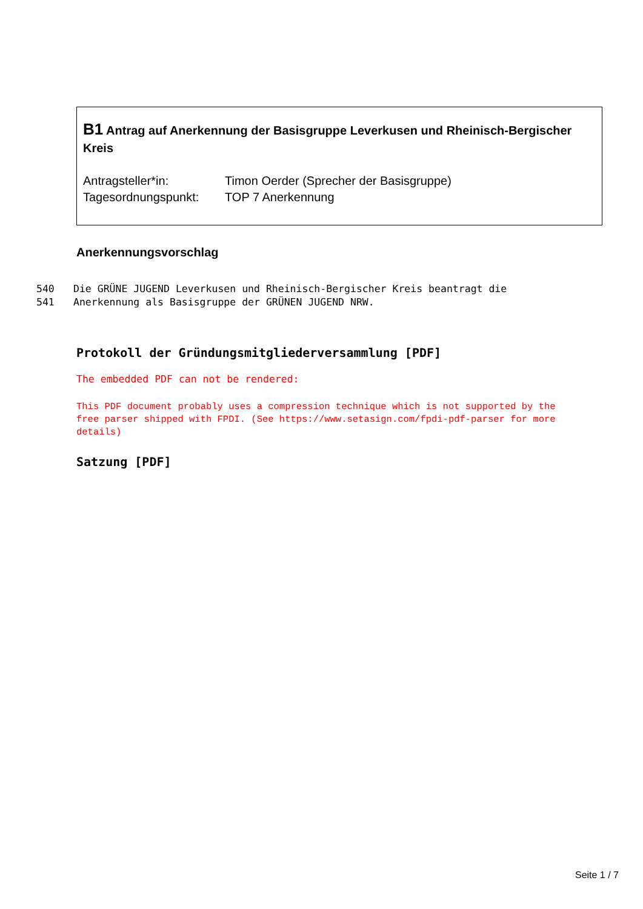B1 Antrag auf Anerkennung der Basisgruppe Leverkusen und Rheinisch-Bergischer Kreis
Antragsteller*in: Timon Oerder (Sprecher der Basisgruppe)
Tagesordnungspunkt: TOP 7 Anerkennung
Anerkennungsvorschlag
540 Die GRÜNE JUGEND Leverkusen und Rheinisch-Bergischer Kreis beantragt die
541 Anerkennung als Basisgruppe der GRÜNEN JUGEND NRW.
Protokoll der Gründungsmitgliederversammlung [PDF]
The embedded PDF can not be rendered:
This PDF document probably uses a compression technique which is not supported by the free parser shipped with FPDI. (See https://www.setasign.com/fpdi-pdf-parser for more details)
Satzung [PDF]
Seite 1 / 7